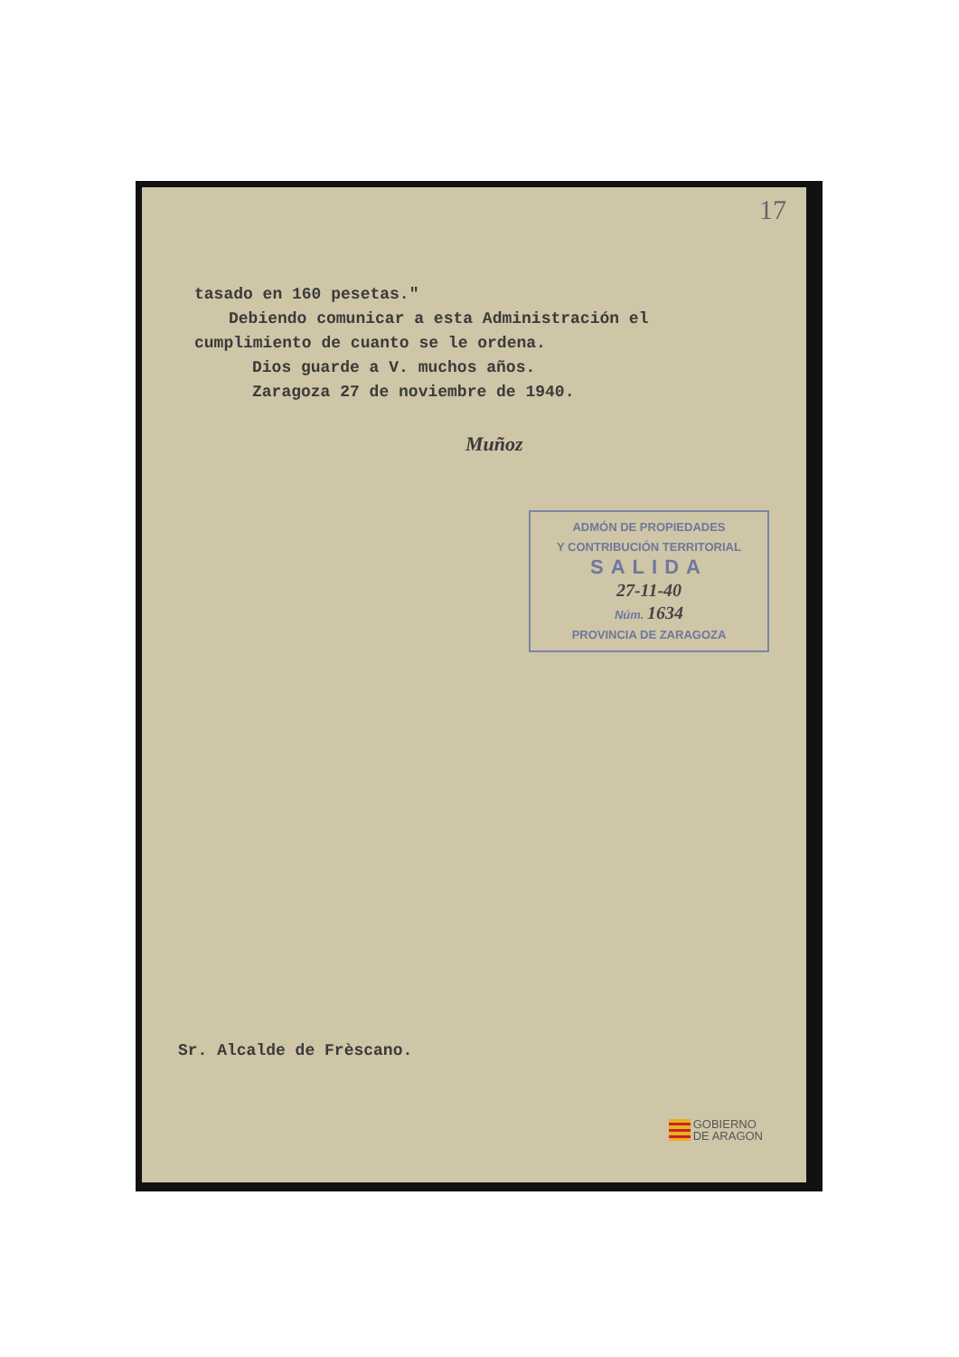17
tasado en 160 pesetas."
Debiendo comunicar a esta Administración el
cumplimiento de cuanto se le ordena.
Dios guarde a V. muchos años.
Zaragoza 27 de noviembre de 1940.
Muñoz
ADMÓN DE PROPIEDADES
Y CONTRIBUCIÓN TERRITORIAL
SALIDA
27-11-40
Núm. 1634
PROVINCIA DE ZARAGOZA
Sr. Alcalde de Frèscano.
GOBIERNO
DE ARAGON